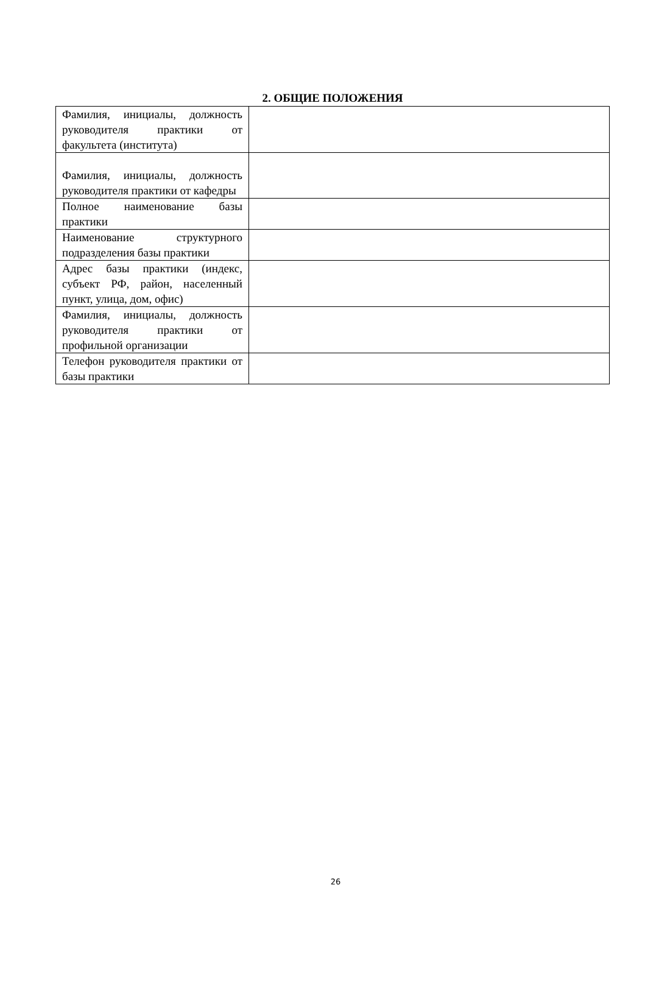2. ОБЩИЕ ПОЛОЖЕНИЯ
| Фамилия, инициалы, должность руководителя практики от факультета (института) | |
| Фамилия, инициалы, должность руководителя практики от кафедры | |
| Полное наименование базы практики | |
| Наименование структурного подразделения базы практики | |
| Адрес базы практики (индекс, субъект РФ, район, населенный пункт, улица, дом, офис) | |
| Фамилия, инициалы, должность руководителя практики от профильной организации | |
| Телефон руководителя практики от базы практики | |
26